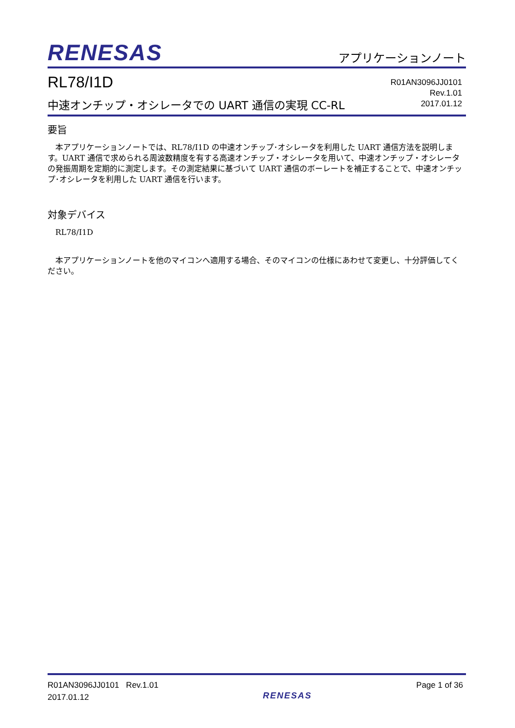RENESAS アプリケーションノート
RL78/I1D
中速オンチップ・オシレータでの UART 通信の実現 CC-RL
R01AN3096JJ0101
Rev.1.01
2017.01.12
要旨
本アプリケーションノートでは、RL78/I1D の中速オンチップ･オシレータを利用した UART 通信方法を説明します。UART 通信で求められる周波数精度を有する高速オンチップ・オシレータを用いて、中速オンチップ・オシレータの発振周期を定期的に測定します。その測定結果に基づいて UART 通信のボーレートを補正することで、中速オンチップ･オシレータを利用した UART 通信を行います。
対象デバイス
RL78/I1D
本アプリケーションノートを他のマイコンへ適用する場合、そのマイコンの仕様にあわせて変更し、十分評価してください。
R01AN3096JJ0101 Rev.1.01
2017.01.12
RENESAS
Page 1 of 36